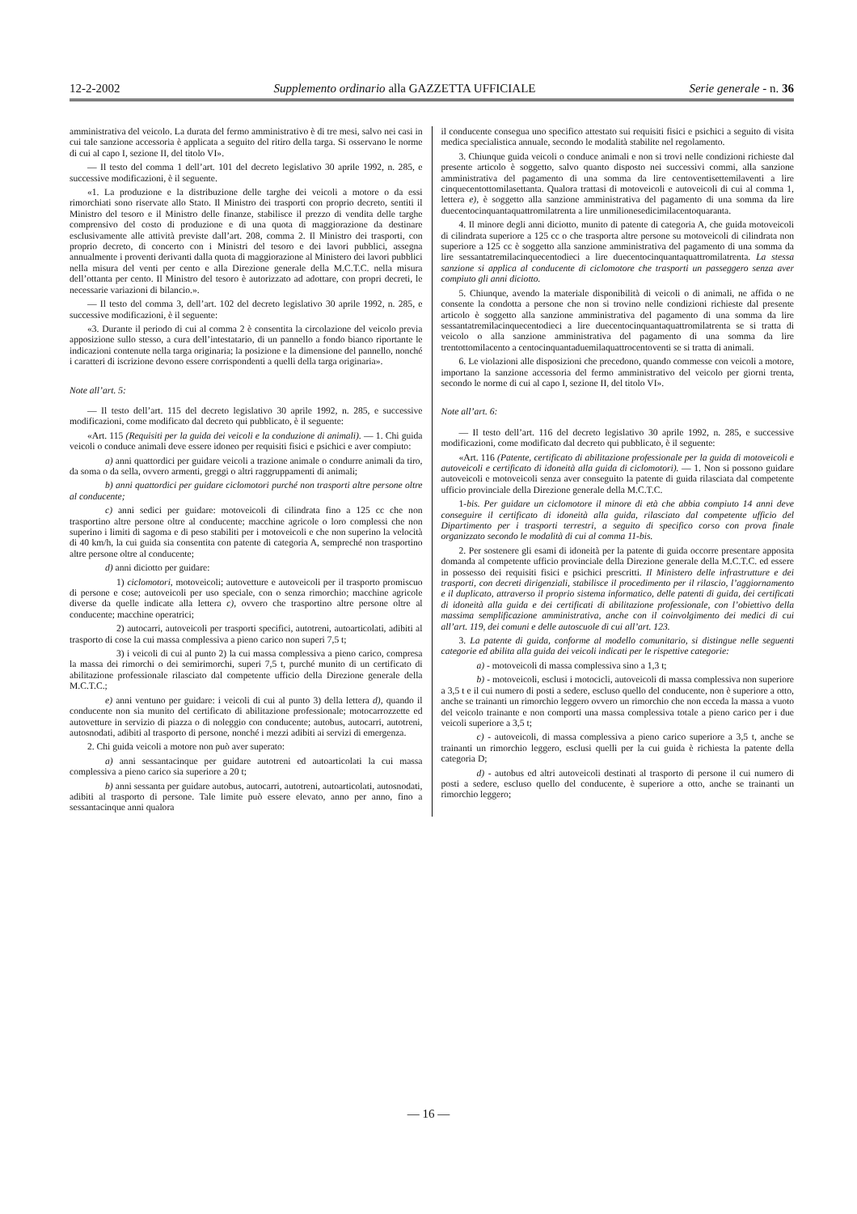12-2-2002 Supplemento ordinario alla GAZZETTA UFFICIALE Serie generale - n. 36
amministrativa del veicolo. La durata del fermo amministrativo è di tre mesi, salvo nei casi in cui tale sanzione accessoria è applicata a seguito del ritiro della targa. Si osservano le norme di cui al capo I, sezione II, del titolo VI».
— Il testo del comma 1 dell’art. 101 del decreto legislativo 30 aprile 1992, n. 285, e successive modificazioni, è il seguente.
«1. La produzione e la distribuzione delle targhe dei veicoli a motore o da essi rimorchiati sono riservate allo Stato. Il Ministro dei trasporti con proprio decreto, sentiti il Ministro del tesoro e il Ministro delle finanze, stabilisce il prezzo di vendita delle targhe comprensivo del costo di produzione e di una quota di maggiorazione da destinare esclusivamente alle attività previste dall’art. 208, comma 2. Il Ministro dei trasporti, con proprio decreto, di concerto con i Ministri del tesoro e dei lavori pubblici, assegna annualmente i proventi derivanti dalla quota di maggiorazione al Ministero dei lavori pubblici nella misura del venti per cento e alla Direzione generale della M.C.T.C. nella misura dell’ottanta per cento. Il Ministro del tesoro è autorizzato ad adottare, con propri decreti, le necessarie variazioni di bilancio.».
— Il testo del comma 3, dell’art. 102 del decreto legislativo 30 aprile 1992, n. 285, e successive modificazioni, è il seguente:
«3. Durante il periodo di cui al comma 2 è consentita la circolazione del veicolo previa apposizione sullo stesso, a cura dell’intestatario, di un pannello a fondo bianco riportante le indicazioni contenute nella targa originaria; la posizione e la dimensione del pannello, nonché i caratteri di iscrizione devono essere corrispondenti a quelli della targa originaria».
Note all’art. 5:
— Il testo dell’art. 115 del decreto legislativo 30 aprile 1992, n. 285, e successive modificazioni, come modificato dal decreto qui pubblicato, è il seguente:
«Art. 115 (Requisiti per la guida dei veicoli e la conduzione di animali). — 1. Chi guida veicoli o conduce animali deve essere idoneo per requisiti fisici e psichici e aver compiuto:
a) anni quattordici per guidare veicoli a trazione animale o condurre animali da tiro, da soma o da sella, ovvero armenti, greggi o altri raggruppamenti di animali;
b) anni quattordici per guidare ciclomotori purché non trasporti altre persone oltre al conducente;
c) anni sedici per guidare: motoveicoli di cilindrata fino a 125 cc che non trasportino altre persone oltre al conducente; macchine agricole o loro complessi che non superino i limiti di sagoma e di peso stabiliti per i motoveicoli e che non superino la velocità di 40 km/h, la cui guida sia consentita con patente di categoria A, sempreché non trasportino altre persone oltre al conducente;
d) anni diciotto per guidare:
1) ciclomotori, motoveicoli; autovetture e autoveicoli per il trasporto promiscuo di persone e cose; autoveicoli per uso speciale, con o senza rimorchio; macchine agricole diverse da quelle indicate alla lettera c), ovvero che trasportino altre persone oltre al conducente; macchine operatrici;
2) autocarri, autoveicoli per trasporti specifici, autotreni, autoarticolati, adibiti al trasporto di cose la cui massa complessiva a pieno carico non superi 7,5 t;
3) i veicoli di cui al punto 2) la cui massa complessiva a pieno carico, compresa la massa dei rimorchi o dei semirimorchi, superi 7,5 t, purché munito di un certificato di abilitazione professionale rilasciato dal competente ufficio della Direzione generale della M.C.T.C.;
e) anni ventuno per guidare: i veicoli di cui al punto 3) della lettera d), quando il conducente non sia munito del certificato di abilitazione professionale; motocarrozzette ed autovetture in servizio di piazza o di noleggio con conducente; autobus, autocarri, autotreni, autosnodati, adibiti al trasporto di persone, nonché i mezzi adibiti ai servizi di emergenza.
2. Chi guida veicoli a motore non può aver superato:
a) anni sessantacinque per guidare autotreni ed autoarticolati la cui massa complessiva a pieno carico sia superiore a 20 t;
b) anni sessanta per guidare autobus, autocarri, autotreni, autoarticolati, autosnodati, adibiti al trasporto di persone. Tale limite può essere elevato, anno per anno, fino a sessantacinque anni qualora
il conducente consegua uno specifico attestato sui requisiti fisici e psichici a seguito di visita medica specialistica annuale, secondo le modalità stabilite nel regolamento.
3. Chiunque guida veicoli o conduce animali e non si trovi nelle condizioni richieste dal presente articolo è soggetto, salvo quanto disposto nei successivi commi, alla sanzione amministrativa del pagamento di una somma da lire centoventisettemilaventi a lire cinquecentottomilasettanta. Qualora trattasi di motoveicoli e autoveicoli di cui al comma 1, lettera e), è soggetto alla sanzione amministrativa del pagamento di una somma da lire duecentocinquantaquattromilatrenta a lire unmilionesedicimilacentoquaranta.
4. Il minore degli anni diciotto, munito di patente di categoria A, che guida motoveicoli di cilindrata superiore a 125 cc o che trasporta altre persone su motoveicoli di cilindrata non superiore a 125 cc è soggetto alla sanzione amministrativa del pagamento di una somma da lire sessantatremilacinquecentodieci a lire duecentocinquantaquattromilatrenta. La stessa sanzione si applica al conducente di ciclomotore che trasporti un passeggero senza aver compiuto gli anni diciotto.
5. Chiunque, avendo la materiale disponibilità di veicoli o di animali, ne affida o ne consente la condotta a persone che non si trovino nelle condizioni richieste dal presente articolo è soggetto alla sanzione amministrativa del pagamento di una somma da lire sessantatremilacinquecentodieci a lire duecentocinquantaquattromilatrenta se si tratta di veicolo o alla sanzione amministrativa del pagamento di una somma da lire trentottomilacento a centocinquantaduemilaquattrocentoventi se si tratta di animali.
6. Le violazioni alle disposizioni che precedono, quando commesse con veicoli a motore, importano la sanzione accessoria del fermo amministrativo del veicolo per giorni trenta, secondo le norme di cui al capo I, sezione II, del titolo VI».
Note all’art. 6:
— Il testo dell’art. 116 del decreto legislativo 30 aprile 1992, n. 285, e successive modificazioni, come modificato dal decreto qui pubblicato, è il seguente:
«Art. 116 (Patente, certificato di abilitazione professionale per la guida di motoveicoli e autoveicoli e certificato di idoneità alla guida di ciclomotori). — 1. Non si possono guidare autoveicoli e motoveicoli senza aver conseguito la patente di guida rilasciata dal competente ufficio provinciale della Direzione generale della M.C.T.C.
1-bis. Per guidare un ciclomotore il minore di età che abbia compiuto 14 anni deve conseguire il certificato di idoneità alla guida, rilasciato dal competente ufficio del Dipartimento per i trasporti terrestri, a seguito di specifico corso con prova finale organizzato secondo le modalità di cui al comma 11-bis.
2. Per sostenere gli esami di idoneità per la patente di guida occorre presentare apposita domanda al competente ufficio provinciale della Direzione generale della M.C.T.C. ed essere in possesso dei requisiti fisici e psichici prescritti. Il Ministero delle infrastrutture e dei trasporti, con decreti dirigenziali, stabilisce il procedimento per il rilascio, l’aggiornamento e il duplicato, attraverso il proprio sistema informatico, delle patenti di guida, dei certificati di idoneità alla guida e dei certificati di abilitazione professionale, con l’obiettivo della massima semplificazione amministrativa, anche con il coinvolgimento dei medici di cui all’art. 119, dei comuni e delle autoscuole di cui all’art. 123.
3. La patente di guida, conforme al modello comunitario, si distingue nelle seguenti categorie ed abilita alla guida dei veicoli indicati per le rispettive categorie:
a) - motoveicoli di massa complessiva sino a 1,3 t;
b) - motoveicoli, esclusi i motocicli, autoveicoli di massa complessiva non superiore a 3,5 t e il cui numero di posti a sedere, escluso quello del conducente, non è superiore a otto, anche se trainanti un rimorchio leggero ovvero un rimorchio che non ecceda la massa a vuoto del veicolo trainante e non comporti una massa complessiva totale a pieno carico per i due veicoli superiore a 3,5 t;
c) - autoveicoli, di massa complessiva a pieno carico superiore a 3,5 t, anche se trainanti un rimorchio leggero, esclusi quelli per la cui guida è richiesta la patente della categoria D;
d) - autobus ed altri autoveicoli destinati al trasporto di persone il cui numero di posti a sedere, escluso quello del conducente, è superiore a otto, anche se trainanti un rimorchio leggero;
— 16 —